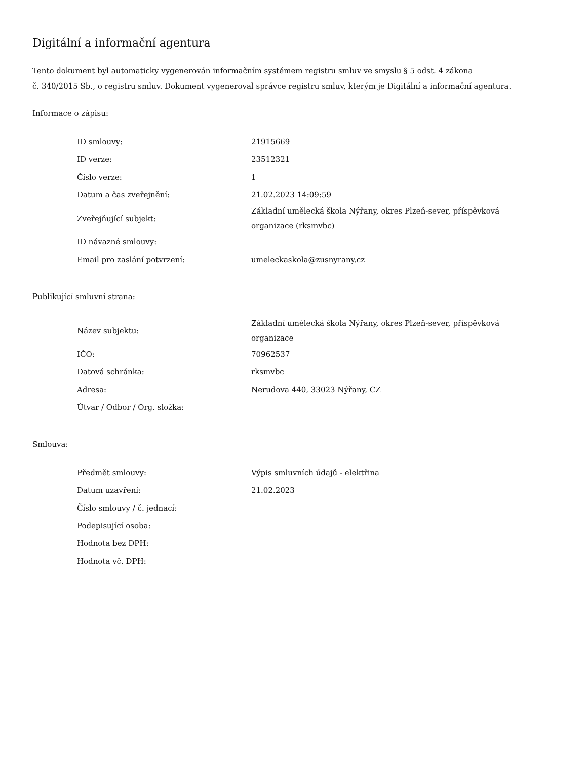Digitální a informační agentura
Tento dokument byl automaticky vygenerován informačním systémem registru smluv ve smyslu § 5 odst. 4 zákona
č. 340/2015 Sb., o registru smluv. Dokument vygeneroval správce registru smluv, kterým je Digitální a informační agentura.
Informace o zápisu:
| ID smlouvy: | 21915669 |
| ID verze: | 23512321 |
| Číslo verze: | 1 |
| Datum a čas zveřejnění: | 21.02.2023 14:09:59 |
| Zveřejňující subjekt: | Základní umělecká škola Nýřany, okres Plzeň-sever, příspěvková organizace (rksmvbc) |
| ID návazné smlouvy: | |
| Email pro zaslání potvrzení: | umeleckaskola@zusnyrany.cz |
Publikující smluvní strana:
| Název subjektu: | Základní umělecká škola Nýřany, okres Plzeň-sever, příspěvková organizace |
| IČO: | 70962537 |
| Datová schránka: | rksmvbc |
| Adresa: | Nerudova 440, 33023 Nýřany, CZ |
| Útvar / Odbor / Org. složka: | |
Smlouva:
| Předmět smlouvy: | Výpis smluvních údajů - elektřina |
| Datum uzavření: | 21.02.2023 |
| Číslo smlouvy / č. jednací: | |
| Podepisující osoba: | |
| Hodnota bez DPH: | |
| Hodnota vč. DPH: | |